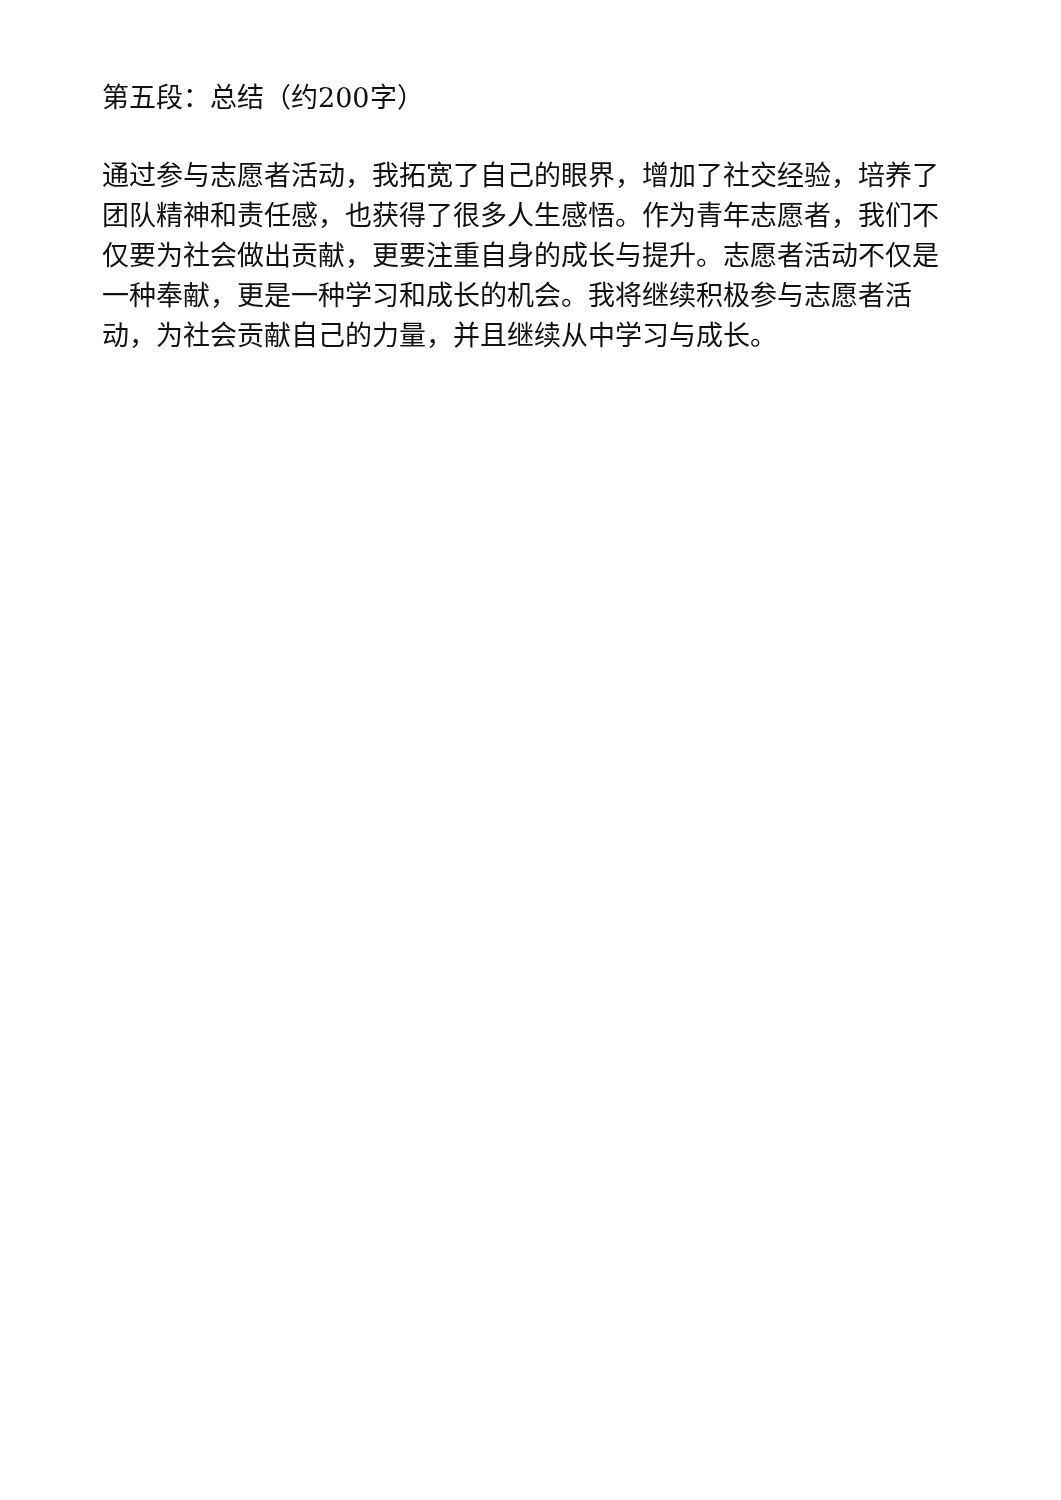第五段：总结（约200字）
通过参与志愿者活动，我拓宽了自己的眼界，增加了社交经验，培养了团队精神和责任感，也获得了很多人生感悟。作为青年志愿者，我们不仅要为社会做出贡献，更要注重自身的成长与提升。志愿者活动不仅是一种奉献，更是一种学习和成长的机会。我将继续积极参与志愿者活动，为社会贡献自己的力量，并且继续从中学习与成长。